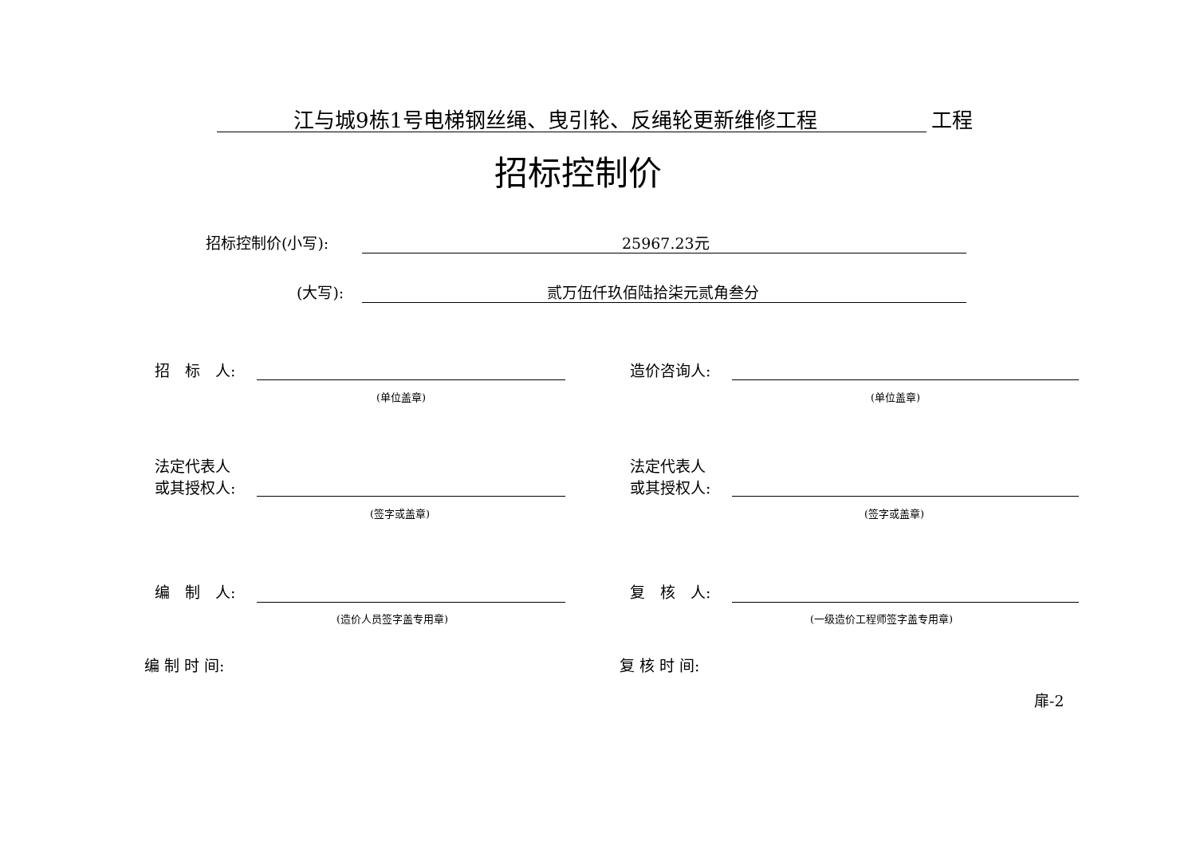江与城9栋1号电梯钢丝绳、曳引轮、反绳轮更新维修工程 工程
招标控制价
招标控制价(小写): 25967.23元
(大写): 贰万伍仟玖佰陆拾柒元贰角叁分
招　标　人:
(单位盖章)
造价咨询人:
(单位盖章)
法定代表人
或其授权人:
(签字或盖章)
法定代表人
或其授权人:
(签字或盖章)
编　制　人:
(造价人员签字盖专用章)
复　核　人:
(一级造价工程师签字盖专用章)
编 制 时 间: 复 核 时 间:
扉-2